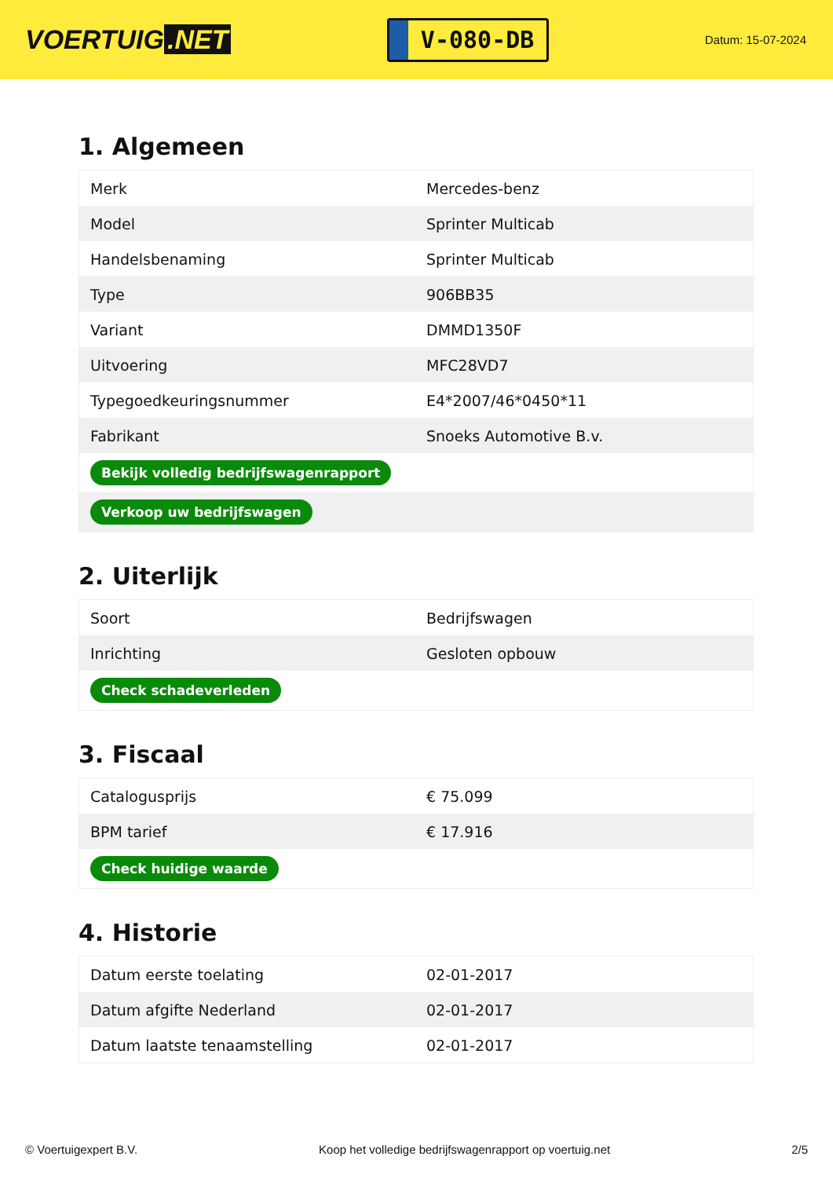VOERTUIG.NET
V-080-DB
Datum: 15-07-2024
1. Algemeen
| Merk | Mercedes-benz |
| Model | Sprinter Multicab |
| Handelsbenaming | Sprinter Multicab |
| Type | 906BB35 |
| Variant | DMMD1350F |
| Uitvoering | MFC28VD7 |
| Typegoedkeuringsnummer | E4*2007/46*0450*11 |
| Fabrikant | Snoeks Automotive B.v. |
| Bekijk volledig bedrijfswagenrapport | |
| Verkoop uw bedrijfswagen | |
2. Uiterlijk
| Soort | Bedrijfswagen |
| Inrichting | Gesloten opbouw |
| Check schadeverleden | |
3. Fiscaal
| Catalogusprijs | € 75.099 |
| BPM tarief | € 17.916 |
| Check huidige waarde | |
4. Historie
| Datum eerste toelating | 02-01-2017 |
| Datum afgifte Nederland | 02-01-2017 |
| Datum laatste tenaamstelling | 02-01-2017 |
© Voertuigexpert B.V. Koop het volledige bedrijfswagenrapport op voertuig.net 2/5